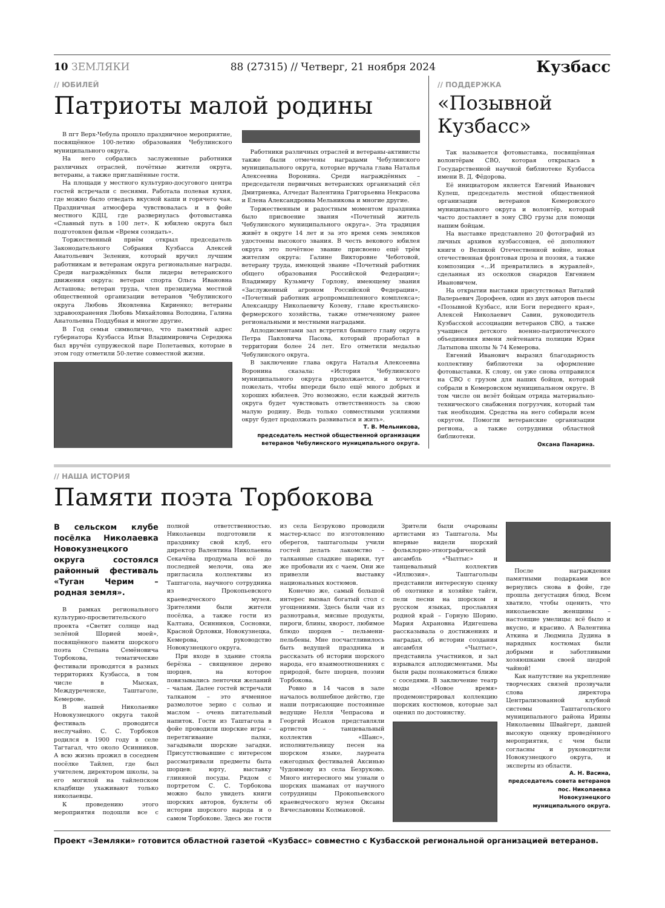10 ЗЕМЛЯКИ 88 (27315) // Четверг, 21 ноября 2024 Кузбасс
// ЮБИЛЕЙ
Патриоты малой родины
В пгт Верх-Чебула прошло праздничное мероприятие, посвящённое 100-летию образования Чебулинского муниципального округа.
На него собрались заслуженные работники различных отраслей, почётные жители округа, ветераны, а также приглашённые гости.
На площади у местного культурно-досугового центра гостей встречали с песнями. Работала полевая кухня, где можно было отведать вкусной каши и горячего чая. Праздничная атмосфера чувствовалась и в фойе местного КДЦ, где развернулась фотовыставка «Славный путь в 100 лет». К юбилею округа был подготовлен фильм «Время созидать».
Торжественный приём открыл председатель Законодательного Собрания Кузбасса Алексей Анатольевич Зеленин, который вручил лучшим работникам и ветеранам округа региональные награды. Среди награждённых были лидеры ветеранского движения округа: ветеран спорта Ольга Ивановна Асташова; ветеран труда, член президиума местной общественной организации ветеранов Чебулинского округа Любовь Яковлевна Кириенко; ветераны здравоохранения Любовь Михайловна Володина, Галина Анатольевна Поддубная и многие другие.
В Год семьи символично, что памятный адрес губернатора Кузбасса Ильи Владимировича Середюка был вручён супружеской паре Полетаевых, которые в этом году отметили 50-летие совместной жизни.
Работники различных отраслей и ветераны-активисты также были отмечены наградами Чебулинского муниципального округа, которые вручала глава Наталья Алексеевна Воронина. Среди награждённых – председатели первичных ветеранских организаций сёл Дмитриевка, Алчедат Валентина Григорьевна Некрасова и Елена Александровна Мельникова и многие другие.
Торжественным и радостным моментом праздника было присвоение звания «Почетный житель Чебулинского муниципального округа». Эта традиция живёт в округе 14 лет и за это время семь земляков удостоены высокого звания. В честь векового юбилея округа это почётное звание присвоено ещё трём жителям округа: Галине Викторовне Чеботовой, ветерану труда, имеющей звание «Почетный работник общего образования Российской Федерации»; Владимиру Кузьмичу Горлову, имеющему звания «Заслуженный агроном Российской Федерации», «Почетный работник агропромышленного комплекса»; Александру Николаевичу Козеву, главе крестьянско-фермерского хозяйства, также отмеченному ранее региональными и местными наградами.
Аплодисментами зал встретил бывшего главу округа Петра Павловича Пасова, который проработал в территории более 24 лет. Его отметили медалью Чебулинского округа.
В заключение глава округа Наталья Алексеевна Воронина сказала: «История Чебулинского муниципального округа продолжается, и хочется пожелать, чтобы впереди было ещё много добрых и хороших юбилеев. Это возможно, если каждый житель округа будет чувствовать ответственность за свою малую родину. Ведь только совместными усилиями округ будет продолжать развиваться и жить».
Т. В. Мельникова,
председатель местной общественной организации ветеранов Чебулинского муниципального округа.
// ПОДДЕРЖКА
«Позывной Кузбасс»
Так называется фотовыставка, посвящённая волонтёрам СВО, которая открылась в Государственной научной библиотеке Кузбасса имени В. Д. Фёдорова.
Её инициатором является Евгений Иванович Кулеш, председатель местной общественной организации ветеранов Кемеровского муниципального округа и волонтёр, который часто доставляет в зону СВО грузы для помощи нашим бойцам.
На выставке представлено 20 фотографий из личных архивов кузбассовцев, её дополняют книги о Великой Отечественной войне, новая отечественная фронтовая проза и поэзия, а также композиция «...И превратились в журавлей», сделанная из осколков снарядов Евгением Ивановичем.
На открытии выставки присутствовал Виталий Валерьевич Дорофеев, один из двух авторов пьесы «Позывной Кузбасс, или Боги переднего края», Алексей Николаевич Савин, руководитель Кузбасской ассоциации ветеранов СВО, а также учащиеся детского военно-патриотического объединения имени лейтенанта полиции Юрия Латыпова школы № 74 Кемерова.
Евгений Иванович выразил благодарность коллективу библиотеки за оформление фотовыставки. К слову, он уже снова отправился на СВО с грузом для наших бойцов, который собрали в Кемеровском муниципальном округе. В том числе он везёт бойцам отряда материально-технического снабжения погрузчик, который там так необходим. Средства на него собирали всем округом. Помогли ветеранские организации региона, а также сотрудники областной библиотеки.
Оксана Панарина.
// НАША ИСТОРИЯ
Памяти поэта Торбокова
В сельском клубе посёлка Николаевка Новокузнецкого округа состоялся районный фестиваль «Туган Черим – родная земля».
В рамках регионального культурно-просветительского проекта «Светит солнце над зелёной Шорией моей», посвящённого памяти шорского поэта Степана Семёновича Торбокова, тематические фестивали проводятся в разных территориях Кузбасса, в том числе в Мысках, Междуреченске, Таштаголе, Кемерове.
В нашей Николаевке Новокузнецкого округа такой фестиваль проводится неслучайно. С. С. Торбоков родился в 1900 году в селе Тагтагал, что около Осинников. А всю жизнь прожил в соседнем посёлке Тайлеп, где был учителем, директором школы, за его могилой на тайлепском кладбище ухаживают только николаевцы.
К проведению этого мероприятия подошли все с полной ответственностью. Николаевцы подготовили к празднику свой клуб, его директор Валентина Николаевна Секачёва продумала всё до последней мелочи, она же пригласила коллективы из Таштагола, научного сотрудника из Прокопьевского краеведческого музея. Зрителями были жители посёлка, а также гости из Калтана, Осинников, Сосновки, Красной Орловки, Новокузнецка, Кемерова, руководство Новокузнецкого округа.
При входе в здание стояла берёзка – священное дерево шорцев, на которое повязывались ленточки желаний – чалам. Далее гостей встречали талканом – это ячменное размолотое зерно с солью и маслом – очень питательный напиток. Гости из Таштагола в фойе проводили шорские игры – перетягивание палки, загадывали шорские загадки. Присутствовавшие с интересом рассматривали предметы быта шорцев: юрту, выставку глиняной посуды. Рядом с портретом С. С. Торбокова можно было увидеть книги шорских авторов, буклеты об истории шорского народа и о самом Торбокове. Здесь же гости из села Безруково проводили мастер-класс по изготовлению оберегов, таштагольцы учили гостей делать лакомство – талканные сладкие шарики, тут же пробовали их с чаем. Они же привезли выставку национальных костюмов.
Конечно же, самый большой интерес вызвал богатый стол с угощениями. Здесь были чаи из разнотравья, мясные продукты, пироги, блины, хворост, любимое блюдо шорцев – пельмени-пельбены. Мне посчастливилось быть ведущей праздника и рассказать об истории шорского народа, его взаимоотношениях с природой, быте шорцев, поэзии Торбокова.
Ровно в 14 часов в зале началось волшебное действо, где наши потрясающие постоянные ведущие Нелля Чепрасова и Георгий Исаков представляли артистов – танцевальный коллектив «Шанс», исполнительницу песен на шорском языке, лауреата ежегодных фестивалей Аксинью Чудоимову из села Безруково. Много интересного мы узнали о шорских шаманах от научного сотрудницы Прокопьевского краеведческого музея Оксаны Вячеславовны Колмаковой.
Зрители были очарованы артистами из Таштагола. Мы впервые видели шорский фольклорно-этнографический ансамбль «Чылтыс» и танцевальный коллектив «Иллюзия». Таштагольцы представили интересную сценку об охотнике и хозяйке тайги, пели песни на шорском и русском языках, прославляя родной край – Горную Шорию. Мария Ахрановна Идигешева рассказывала о достижениях и наградах, об истории создания ансамбля «Чылтыс», представила участников, и зал взрывался аплодисментами. Мы были рады познакомиться ближе с соседями. В заключение театр моды «Новое время» продемонстрировал коллекцию шорских костюмов, которые зал оценил по достоинству.
После награждения памятными подарками все вернулись снова в фойе, где прошла дегустация блюд. Всем хватило, чтобы оценить, что николаевские женщины – настоящие умелицы: всё было и вкусно, и красиво. А Валентина Аткина и Людмила Дудина в нарядных костюмах были добрыми и заботливыми хозяюшками своей щедрой чайной!
Как напутствие на укрепление творческих связей прозвучали слова директора Централизованной клубной системы Таштагольского муниципального района Ирины Николаевны Швайгерт, давшей высокую оценку проведённого мероприятия, с чем были согласны и руководители Новокузнецкого округа, и эксперты из области.
А. Н. Васина,
председатель совета ветеранов пос. Николаевка Новокузнецкого муниципального округа.
Проект «Земляки» готовится областной газетой «Кузбасс» совместно с Кузбасской региональной организацией ветеранов.